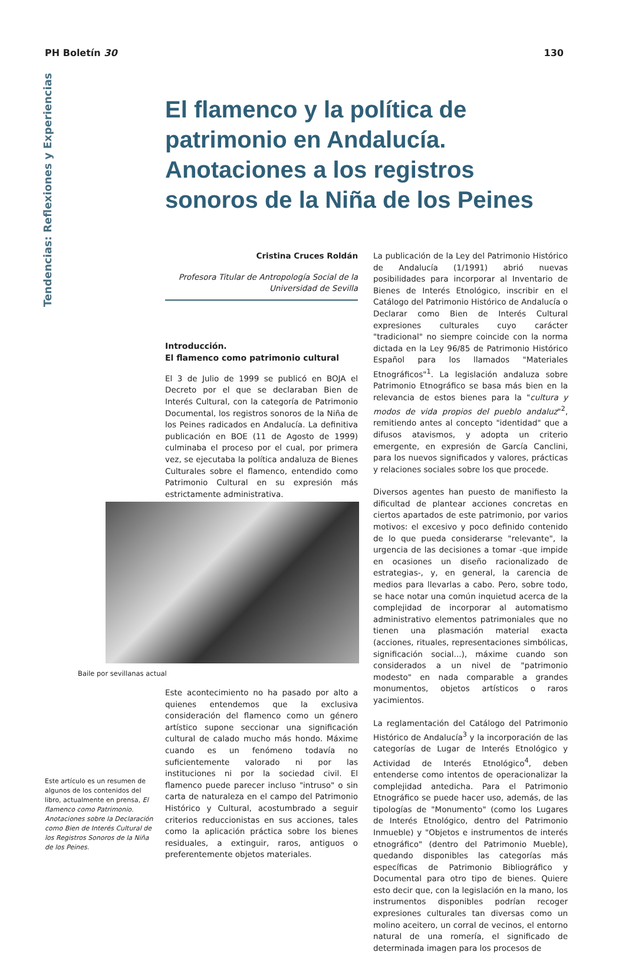PH Boletín 30 130
Tendencias: Reflexiones y Experiencias
El flamenco y la política de patrimonio en Andalucía. Anotaciones a los registros sonoros de la Niña de los Peines
Cristina Cruces Roldán
Profesora Titular de Antropología Social de la Universidad de Sevilla
Introducción.
El flamenco como patrimonio cultural
El 3 de Julio de 1999 se publicó en BOJA el Decreto por el que se declaraban Bien de Interés Cultural, con la categoría de Patrimonio Documental, los registros sonoros de la Niña de los Peines radicados en Andalucía. La definitiva publicación en BOE (11 de Agosto de 1999) culminaba el proceso por el cual, por primera vez, se ejecutaba la política andaluza de Bienes Culturales sobre el flamenco, entendido como Patrimonio Cultural en su expresión más estrictamente administrativa.
Baile por sevillanas actual
Este acontecimiento no ha pasado por alto a quienes entendemos que la exclusiva consideración del flamenco como un género artístico supone seccionar una significación cultural de calado mucho más hondo. Máxime cuando es un fenómeno todavía no suficientemente valorado ni por las instituciones ni por la sociedad civil. El flamenco puede parecer incluso "intruso" o sin carta de naturaleza en el campo del Patrimonio Histórico y Cultural, acostumbrado a seguir criterios reduccionistas en sus acciones, tales como la aplicación práctica sobre los bienes residuales, a extinguir, raros, antiguos o preferentemente objetos materiales.
Este artículo es un resumen de algunos de los contenidos del libro, actualmente en prensa, El flamenco como Patrimonio. Anotaciones sobre la Declaración como Bien de Interés Cultural de los Registros Sonoros de la Niña de los Peines.
La publicación de la Ley del Patrimonio Histórico de Andalucía (1/1991) abrió nuevas posibilidades para incorporar al Inventario de Bienes de Interés Etnológico, inscribir en el Catálogo del Patrimonio Histórico de Andalucía o Declarar como Bien de Interés Cultural expresiones culturales cuyo carácter "tradicional" no siempre coincide con la norma dictada en la Ley 96/85 de Patrimonio Histórico Español para los llamados "Materiales Etnográficos"<sup>1</sup>. La legislación andaluza sobre Patrimonio Etnográfico se basa más bien en la relevancia de estos bienes para la "cultura y modos de vida propios del pueblo andaluz"<sup>2</sup>, remitiendo antes al concepto "identidad" que a difusos atavismos, y adopta un criterio emergente, en expresión de García Canclini, para los nuevos significados y valores, prácticas y relaciones sociales sobre los que procede.
Diversos agentes han puesto de manifiesto la dificultad de plantear acciones concretas en ciertos apartados de este patrimonio, por varios motivos: el excesivo y poco definido contenido de lo que pueda considerarse "relevante", la urgencia de las decisiones a tomar -que impide en ocasiones un diseño racionalizado de estrategias-, y, en general, la carencia de medios para llevarlas a cabo. Pero, sobre todo, se hace notar una común inquietud acerca de la complejidad de incorporar al automatismo administrativo elementos patrimoniales que no tienen una plasmación material exacta (acciones, rituales, representaciones simbólicas, significación social...), máxime cuando son considerados a un nivel de "patrimonio modesto" en nada comparable a grandes monumentos, objetos artísticos o raros yacimientos.
La reglamentación del Catálogo del Patrimonio Histórico de Andalucía<sup>3</sup> y la incorporación de las categorías de Lugar de Interés Etnológico y Actividad de Interés Etnológico<sup>4</sup>, deben entenderse como intentos de operacionalizar la complejidad antedicha. Para el Patrimonio Etnográfico se puede hacer uso, además, de las tipologías de "Monumento" (como los Lugares de Interés Etnológico, dentro del Patrimonio Inmueble) y "Objetos e instrumentos de interés etnográfico" (dentro del Patrimonio Mueble), quedando disponibles las categorías más específicas de Patrimonio Bibliográfico y Documental para otro tipo de bienes. Quiere esto decir que, con la legislación en la mano, los instrumentos disponibles podrían recoger expresiones culturales tan diversas como un molino aceitero, un corral de vecinos, el entorno natural de una romería, el significado de determinada imagen para los procesos de